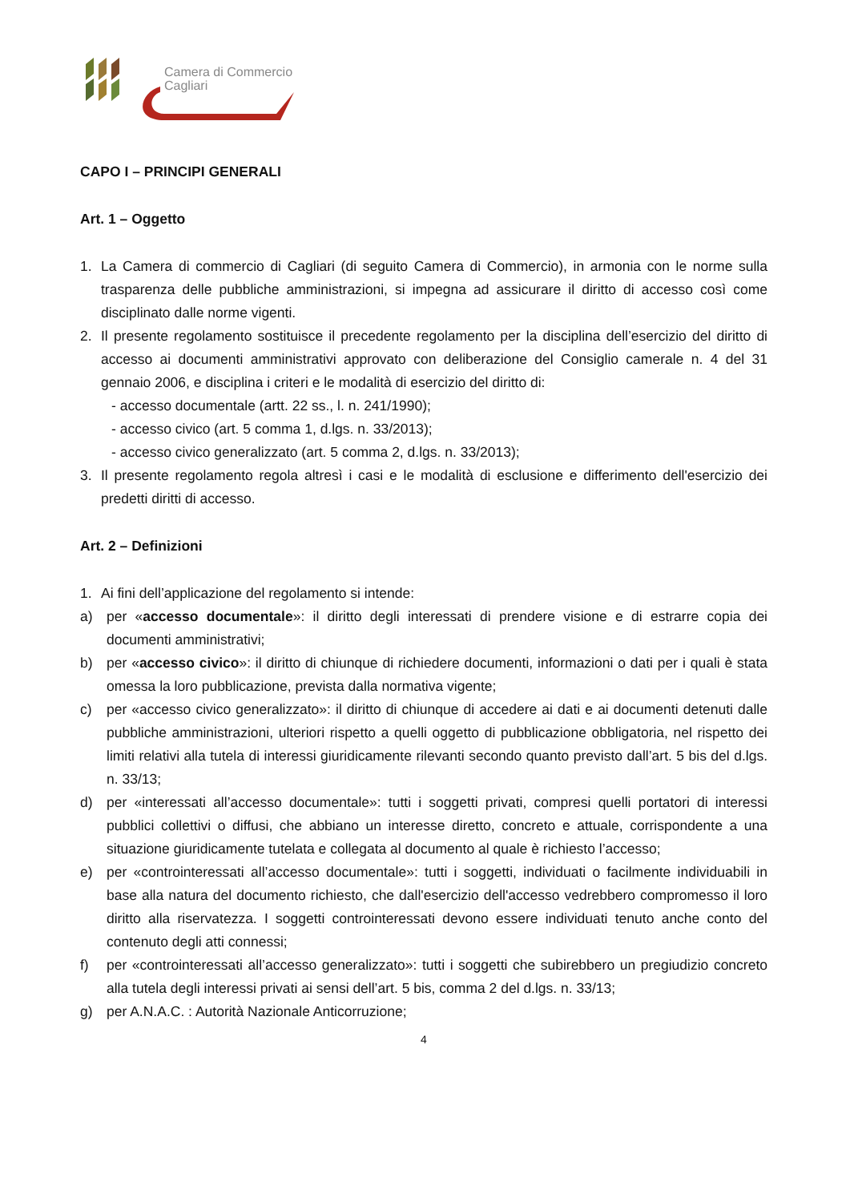Camera di Commercio
Cagliari
CAPO I – PRINCIPI GENERALI
Art. 1 – Oggetto
1. La Camera di commercio di Cagliari (di seguito Camera di Commercio), in armonia con le norme sulla trasparenza delle pubbliche amministrazioni, si impegna ad assicurare il diritto di accesso così come disciplinato dalle norme vigenti.
2. Il presente regolamento sostituisce il precedente regolamento per la disciplina dell’esercizio del diritto di accesso ai documenti amministrativi approvato con deliberazione del Consiglio camerale n. 4 del 31 gennaio 2006, e disciplina i criteri e le modalità di esercizio del diritto di:
- accesso documentale (artt. 22 ss., l. n. 241/1990);
- accesso civico (art. 5 comma 1, d.lgs. n. 33/2013);
- accesso civico generalizzato (art. 5 comma 2, d.lgs. n. 33/2013);
3. Il presente regolamento regola altresì i casi e le modalità di esclusione e differimento dell'esercizio dei predetti diritti di accesso.
Art. 2 – Definizioni
1. Ai fini dell’applicazione del regolamento si intende:
a) per «accesso documentale»: il diritto degli interessati di prendere visione e di estrarre copia dei documenti amministrativi;
b) per «accesso civico»: il diritto di chiunque di richiedere documenti, informazioni o dati per i quali è stata omessa la loro pubblicazione, prevista dalla normativa vigente;
c) per «accesso civico generalizzato»: il diritto di chiunque di accedere ai dati e ai documenti detenuti dalle pubbliche amministrazioni, ulteriori rispetto a quelli oggetto di pubblicazione obbligatoria, nel rispetto dei limiti relativi alla tutela di interessi giuridicamente rilevanti secondo quanto previsto dall’art. 5 bis del d.lgs. n. 33/13;
d) per «interessati all’accesso documentale»: tutti i soggetti privati, compresi quelli portatori di interessi pubblici collettivi o diffusi, che abbiano un interesse diretto, concreto e attuale, corrispondente a una situazione giuridicamente tutelata e collegata al documento al quale è richiesto l’accesso;
e) per «controinteressati all’accesso documentale»: tutti i soggetti, individuati o facilmente individuabili in base alla natura del documento richiesto, che dall'esercizio dell'accesso vedrebbero compromesso il loro diritto alla riservatezza. I soggetti controinteressati devono essere individuati tenuto anche conto del contenuto degli atti connessi;
f) per «controinteressati all’accesso generalizzato»: tutti i soggetti che subirebbero un pregiudizio concreto alla tutela degli interessi privati ai sensi dell’art. 5 bis, comma 2 del d.lgs. n. 33/13;
g) per A.N.A.C. : Autorità Nazionale Anticorruzione;
4